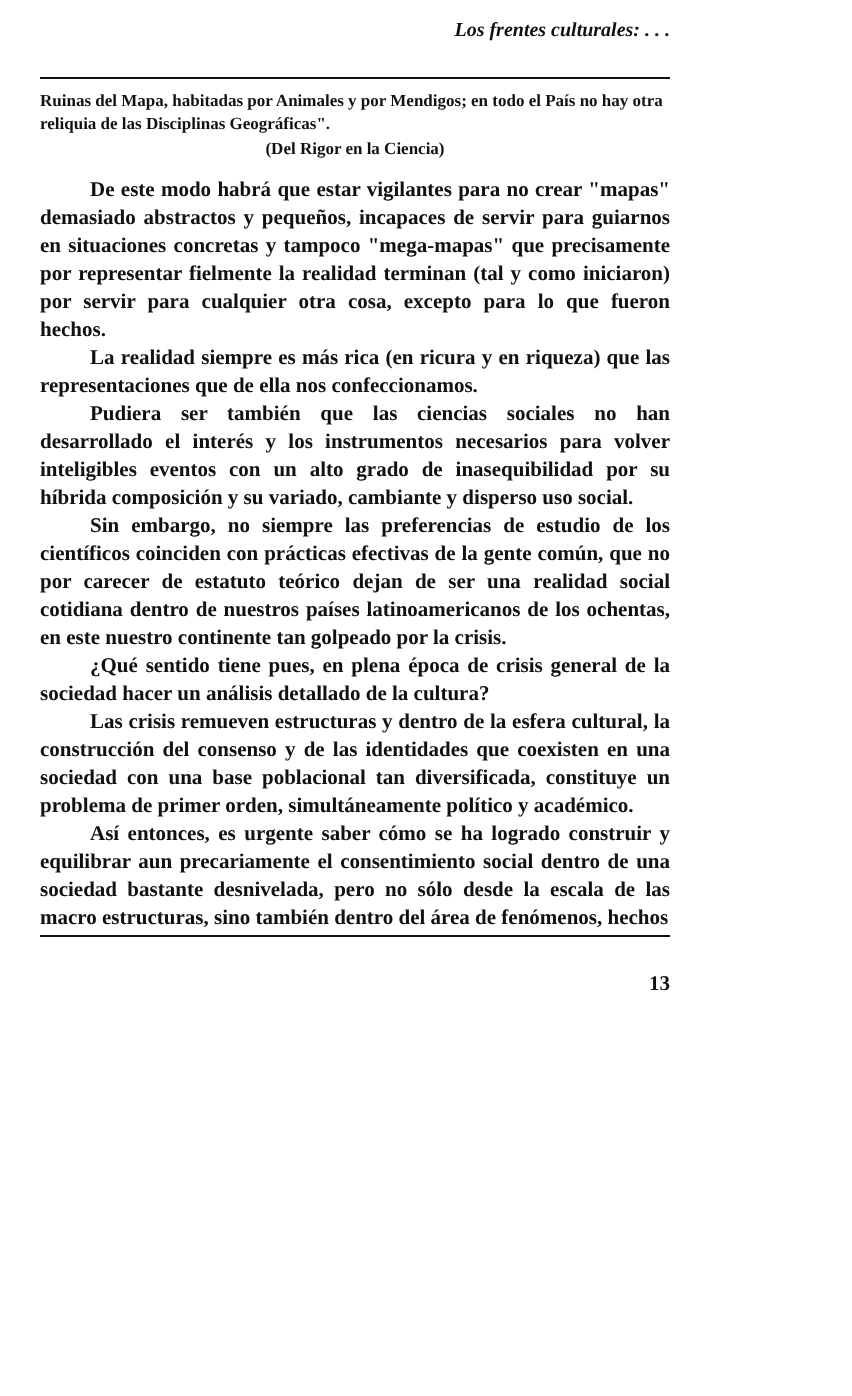Los frentes culturales: . . .
Ruinas del Mapa, habitadas por Animales y por Mendigos; en todo el País no hay otra reliquia de las Disciplinas Geográficas".
(Del Rigor en la Ciencia)
De este modo habrá que estar vigilantes para no crear "mapas" demasiado abstractos y pequeños, incapaces de servir para guiarnos en situaciones concretas y tampoco "mega-mapas" que precisamente por representar fielmente la realidad terminan (tal y como iniciaron) por servir para cualquier otra cosa, excepto para lo que fueron hechos.
La realidad siempre es más rica (en ricura y en riqueza) que las representaciones que de ella nos confeccionamos.
Pudiera ser también que las ciencias sociales no han desarrollado el interés y los instrumentos necesarios para volver inteligibles eventos con un alto grado de inasequibilidad por su híbrida composición y su variado, cambiante y disperso uso social.
Sin embargo, no siempre las preferencias de estudio de los científicos coinciden con prácticas efectivas de la gente común, que no por carecer de estatuto teórico dejan de ser una realidad social cotidiana dentro de nuestros países latinoamericanos de los ochentas, en este nuestro continente tan golpeado por la crisis.
¿Qué sentido tiene pues, en plena época de crisis general de la sociedad hacer un análisis detallado de la cultura?
Las crisis remueven estructuras y dentro de la esfera cultural, la construcción del consenso y de las identidades que coexisten en una sociedad con una base poblacional tan diversificada, constituye un problema de primer orden, simultáneamente político y académico.
Así entonces, es urgente saber cómo se ha logrado construir y equilibrar aun precariamente el consentimiento social dentro de una sociedad bastante desnivelada, pero no sólo desde la escala de las macro estructuras, sino también dentro del área de fenómenos, hechos
13